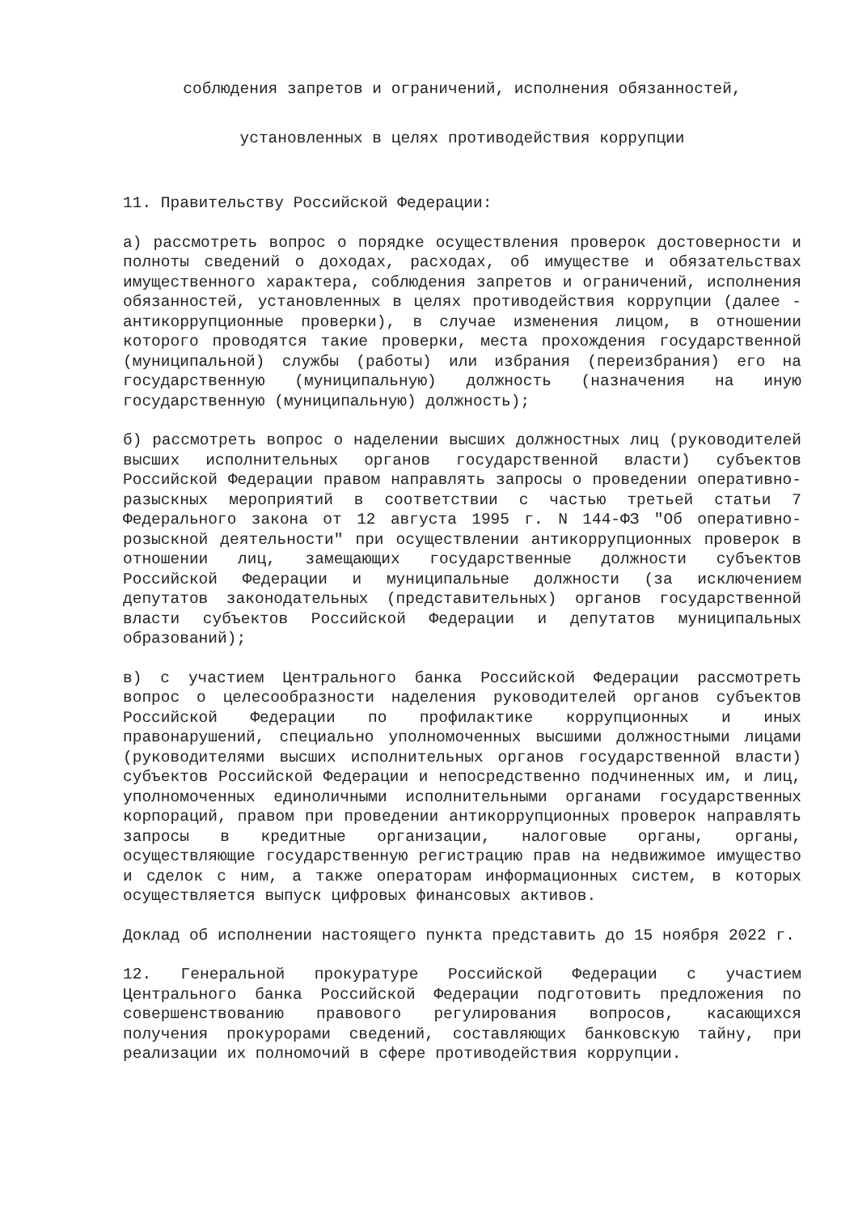соблюдения запретов и ограничений, исполнения обязанностей,
установленных в целях противодействия коррупции
11. Правительству Российской Федерации:
а) рассмотреть вопрос о порядке осуществления проверок достоверности и полноты сведений о доходах, расходах, об имуществе и обязательствах имущественного характера, соблюдения запретов и ограничений, исполнения обязанностей, установленных в целях противодействия коррупции (далее - антикоррупционные проверки), в случае изменения лицом, в отношении которого проводятся такие проверки, места прохождения государственной (муниципальной) службы (работы) или избрания (переизбрания) его на государственную (муниципальную) должность (назначения на иную государственную (муниципальную) должность);
б) рассмотреть вопрос о наделении высших должностных лиц (руководителей высших исполнительных органов государственной власти) субъектов Российской Федерации правом направлять запросы о проведении оперативно-разыскных мероприятий в соответствии с частью третьей статьи 7 Федерального закона от 12 августа 1995 г. N 144-ФЗ "Об оперативно-розыскной деятельности" при осуществлении антикоррупционных проверок в отношении лиц, замещающих государственные должности субъектов Российской Федерации и муниципальные должности (за исключением депутатов законодательных (представительных) органов государственной власти субъектов Российской Федерации и депутатов муниципальных образований);
в) с участием Центрального банка Российской Федерации рассмотреть вопрос о целесообразности наделения руководителей органов субъектов Российской Федерации по профилактике коррупционных и иных правонарушений, специально уполномоченных высшими должностными лицами (руководителями высших исполнительных органов государственной власти) субъектов Российской Федерации и непосредственно подчиненных им, и лиц, уполномоченных единоличными исполнительными органами государственных корпораций, правом при проведении антикоррупционных проверок направлять запросы в кредитные организации, налоговые органы, органы, осуществляющие государственную регистрацию прав на недвижимое имущество и сделок с ним, а также операторам информационных систем, в которых осуществляется выпуск цифровых финансовых активов.
Доклад об исполнении настоящего пункта представить до 15 ноября 2022 г.
12. Генеральной прокуратуре Российской Федерации с участием Центрального банка Российской Федерации подготовить предложения по совершенствованию правового регулирования вопросов, касающихся получения прокурорами сведений, составляющих банковскую тайну, при реализации их полномочий в сфере противодействия коррупции.